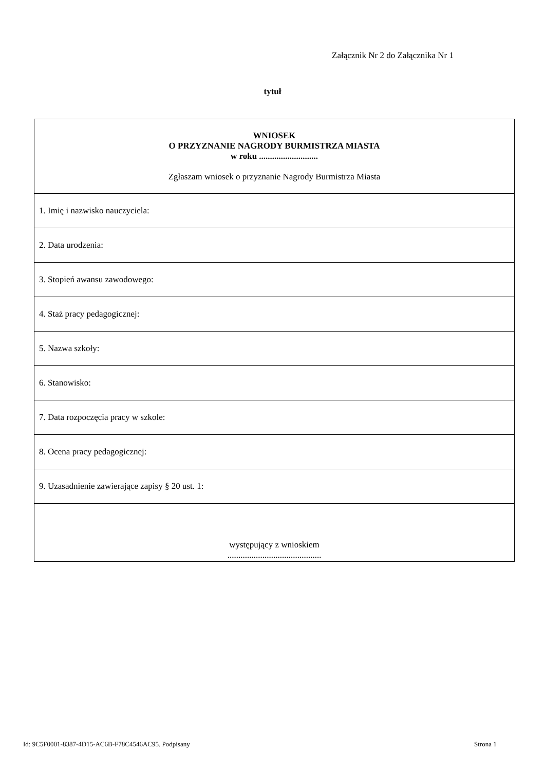Załącznik Nr 2 do Załącznika Nr 1
tytuł
| WNIOSEK O PRZYZNANIE NAGRODY BURMISTRZA MIASTA w roku ........................... Zgłaszam wniosek o przyznanie Nagrody Burmistrza Miasta |
| 1. Imię i nazwisko nauczyciela: |
| 2. Data urodzenia: |
| 3. Stopień awansu zawodowego: |
| 4. Staż pracy pedagogicznej: |
| 5. Nazwa szkoły: |
| 6. Stanowisko: |
| 7. Data rozpoczęcia pracy w szkole: |
| 8. Ocena pracy pedagogicznej: |
| 9. Uzasadnienie zawierające zapisy § 20 ust. 1: |
| występujący z wnioskiem ........................................... |
Id: 9C5F0001-8387-4D15-AC6B-F78C4546AC95. Podpisany
Strona 1